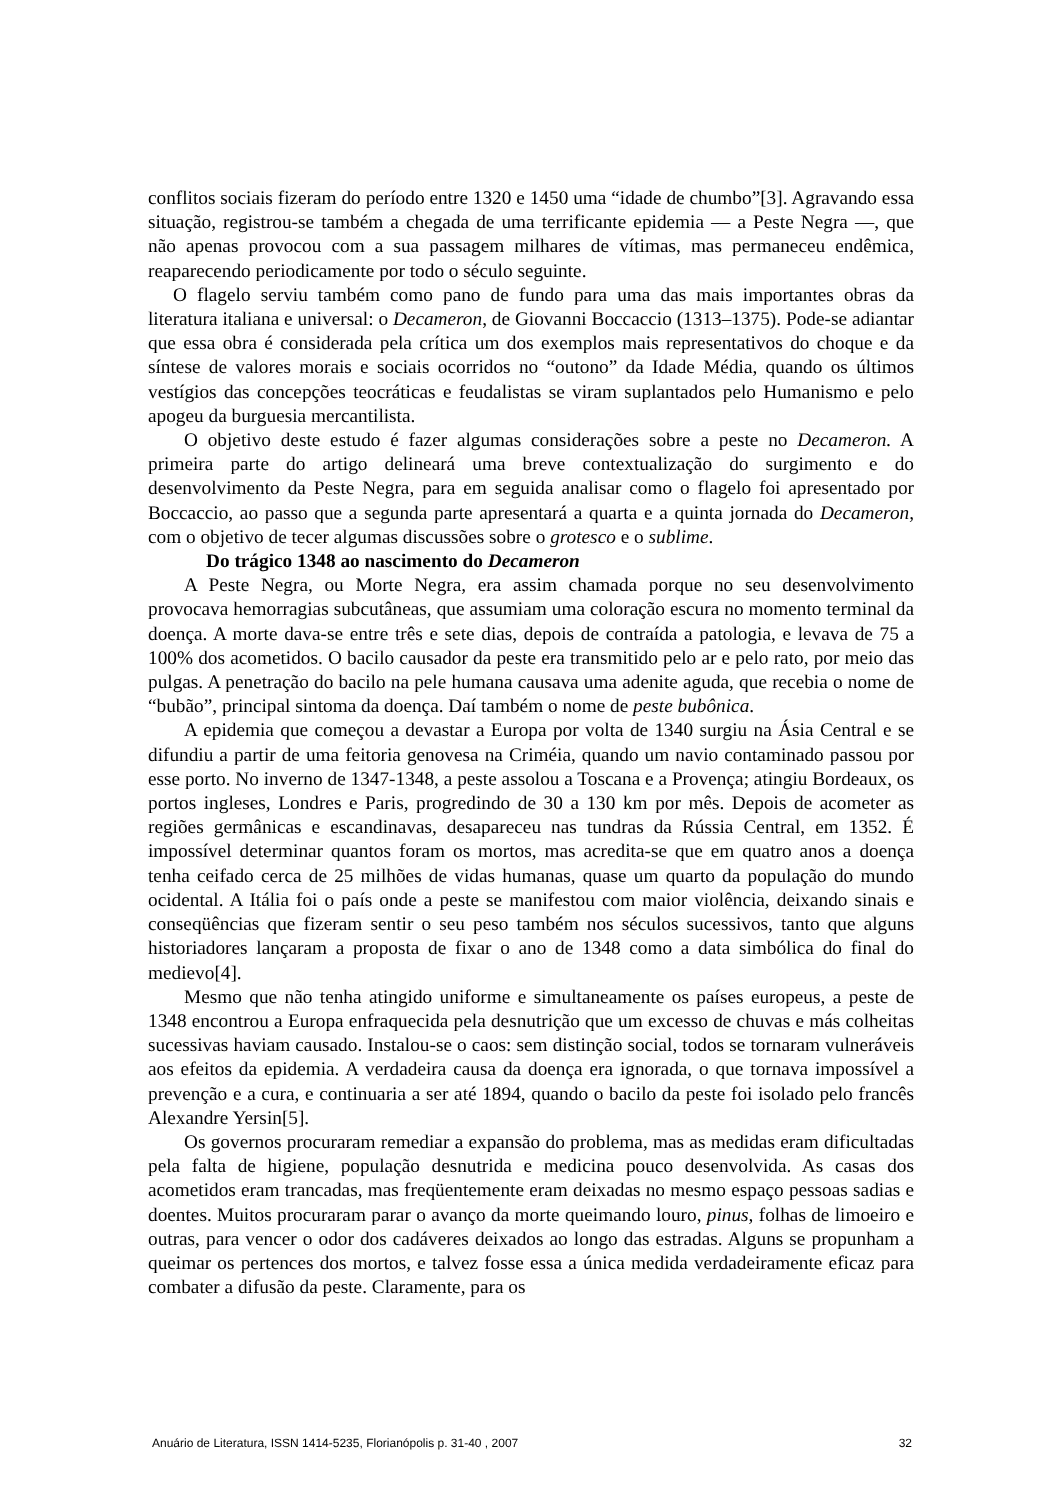conflitos sociais fizeram do período entre 1320 e 1450 uma “idade de chumbo”[3]. Agravando essa situação, registrou-se também a chegada de uma terrificante epidemia — a Peste Negra —, que não apenas provocou com a sua passagem milhares de vítimas, mas permaneceu endêmica, reaparecendo periodicamente por todo o século seguinte.
O flagelo serviu também como pano de fundo para uma das mais importantes obras da literatura italiana e universal: o Decameron, de Giovanni Boccaccio (1313–1375). Pode-se adiantar que essa obra é considerada pela crítica um dos exemplos mais representativos do choque e da síntese de valores morais e sociais ocorridos no “outono” da Idade Média, quando os últimos vestígios das concepções teocráticas e feudalistas se viram suplantados pelo Humanismo e pelo apogeu da burguesia mercantilista.
O objetivo deste estudo é fazer algumas considerações sobre a peste no Decameron. A primeira parte do artigo delineará uma breve contextualização do surgimento e do desenvolvimento da Peste Negra, para em seguida analisar como o flagelo foi apresentado por Boccaccio, ao passo que a segunda parte apresentará a quarta e a quinta jornada do Decameron, com o objetivo de tecer algumas discussões sobre o grotesco e o sublime.
Do trágico 1348 ao nascimento do Decameron
A Peste Negra, ou Morte Negra, era assim chamada porque no seu desenvolvimento provocava hemorragias subcutâneas, que assumiam uma coloração escura no momento terminal da doença. A morte dava-se entre três e sete dias, depois de contraída a patologia, e levava de 75 a 100% dos acometidos. O bacilo causador da peste era transmitido pelo ar e pelo rato, por meio das pulgas. A penetração do bacilo na pele humana causava uma adenite aguda, que recebia o nome de “bubão”, principal sintoma da doença. Daí também o nome de peste bubônica.
A epidemia que começou a devastar a Europa por volta de 1340 surgiu na Ásia Central e se difundiu a partir de uma feitoria genovesa na Criméia, quando um navio contaminado passou por esse porto. No inverno de 1347-1348, a peste assolou a Toscana e a Provença; atingiu Bordeaux, os portos ingleses, Londres e Paris, progredindo de 30 a 130 km por mês. Depois de acometer as regiões germânicas e escandinavas, desapareceu nas tundras da Rússia Central, em 1352. É impossível determinar quantos foram os mortos, mas acredita-se que em quatro anos a doença tenha ceifado cerca de 25 milhões de vidas humanas, quase um quarto da população do mundo ocidental. A Itália foi o país onde a peste se manifestou com maior violência, deixando sinais e conseqüências que fizeram sentir o seu peso também nos séculos sucessivos, tanto que alguns historiadores lançaram a proposta de fixar o ano de 1348 como a data simbólica do final do medievo[4].
Mesmo que não tenha atingido uniforme e simultaneamente os países europeus, a peste de 1348 encontrou a Europa enfraquecida pela desnutrição que um excesso de chuvas e más colheitas sucessivas haviam causado. Instalou-se o caos: sem distinção social, todos se tornaram vulneráveis aos efeitos da epidemia. A verdadeira causa da doença era ignorada, o que tornava impossível a prevenção e a cura, e continuaria a ser até 1894, quando o bacilo da peste foi isolado pelo francês Alexandre Yersin[5].
Os governos procuraram remediar a expansão do problema, mas as medidas eram dificultadas pela falta de higiene, população desnutrida e medicina pouco desenvolvida. As casas dos acometidos eram trancadas, mas freqüentemente eram deixadas no mesmo espaço pessoas sadias e doentes. Muitos procuraram parar o avanço da morte queimando louro, pinus, folhas de limoeiro e outras, para vencer o odor dos cadáveres deixados ao longo das estradas. Alguns se propunham a queimar os pertences dos mortos, e talvez fosse essa a única medida verdadeiramente eficaz para combater a difusão da peste. Claramente, para os
Anuário de Literatura, ISSN 1414-5235, Florianópolis p. 31-40 , 2007 32